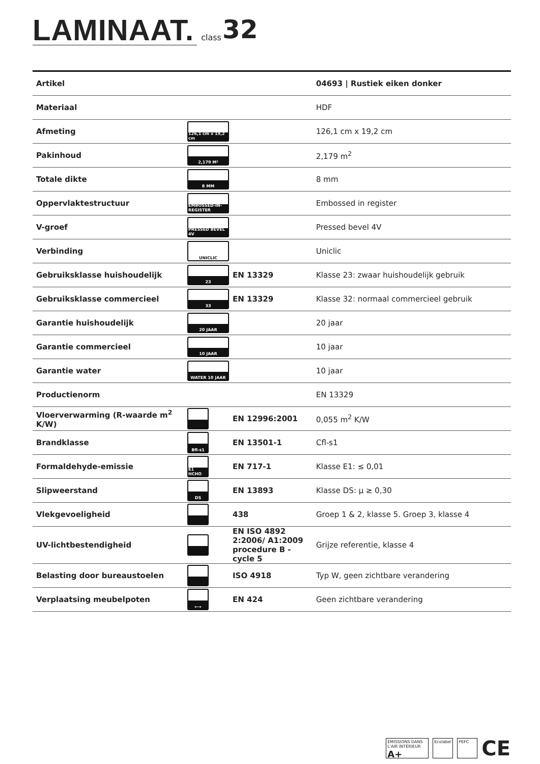LAMINAAT. class 32
| Artikel | | | 04693 / Rustiek eiken donker |
| Materiaal | | | HDF |
| Afmeting | 126,1 cm x 19,2 cm | | 126,1 cm x 19,2 cm |
| Pakinhoud | 2,179 M² | | 2,179 m<sup>2</sup> |
| Totale dikte | 8 MM | | 8 mm |
| Oppervlaktestructuur | EMBOSSED-IN-REGISTER | | Embossed in register |
| V-groef | PRESSED BEVEL 4V | | Pressed bevel 4V |
| Verbinding | UNICLIC | | Uniclic |
| Gebruiksklasse huishoudelijk | 23 | EN 13329 | Klasse 23: zwaar huishoudelijk gebruik |
| Gebruiksklasse commercieel | 33 | EN 13329 | Klasse 32: normaal commercieel gebruik |
| Garantie huishoudelijk | 20 JAAR | | 20 jaar |
| Garantie commercieel | 10 JAAR | | 10 jaar |
| Garantie water | WATER 10 JAAR | | 10 jaar |
| Productienorm | | | EN 13329 |
| Vloerverwarming (R-waarde m<sup>2</sup> K/W) | | EN 12996:2001 | 0,055 m<sup>2</sup> K/W |
| Brandklasse | Bfl-s1 | EN 13501-1 | Cfl-s1 |
| Formaldehyde-emissie | E1 HCHO | EN 717-1 | Klasse E1: ≤ 0,01 |
| Slipweerstand | DS | EN 13893 | Klasse DS: μ ≥ 0,30 |
| Vlekgevoeligheid | | 438 | Groep 1 & 2, klasse 5. Groep 3, klasse 4 |
| UV-lichtbestendigheid | | EN ISO 4892 2:2006/ A1:2009 procedure B - cycle 5 | Grijze referentie, klasse 4 |
| Belasting door bureaustoelen | | ISO 4918 | Typ W, geen zichtbare verandering |
| Verplaatsing meubelpoten | ←→ | EN 424 | Geen zichtbare verandering |
ÉMISSIONS DANS L'AIR INTÉRIEUR A+
Ecolabel PEFC
CE